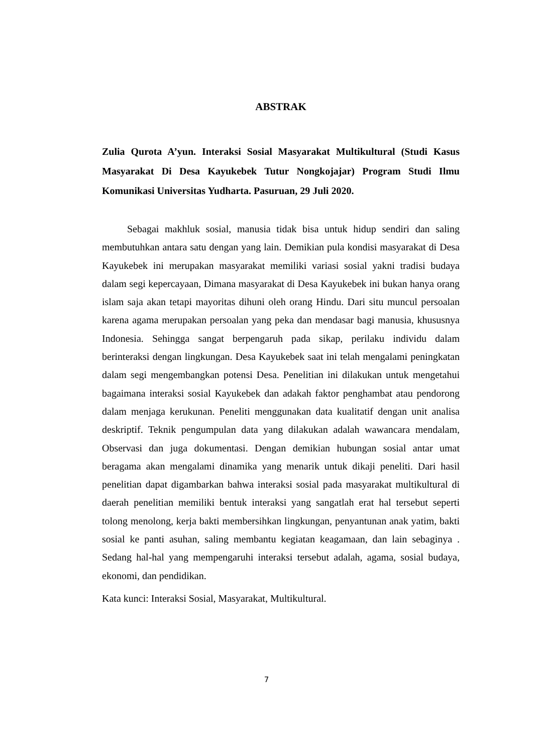ABSTRAK
Zulia Qurota A’yun. Interaksi Sosial Masyarakat Multikultural (Studi Kasus Masyarakat Di Desa Kayukebek Tutur Nongkojajar) Program Studi Ilmu Komunikasi Universitas Yudharta. Pasuruan, 29 Juli 2020.
Sebagai makhluk sosial, manusia tidak bisa untuk hidup sendiri dan saling membutuhkan antara satu dengan yang lain. Demikian pula kondisi masyarakat di Desa Kayukebek ini merupakan masyarakat memiliki variasi sosial yakni tradisi budaya dalam segi kepercayaan, Dimana masyarakat di Desa Kayukebek ini bukan hanya orang islam saja akan tetapi mayoritas dihuni oleh orang Hindu. Dari situ muncul persoalan karena agama merupakan persoalan yang peka dan mendasar bagi manusia, khususnya Indonesia. Sehingga sangat berpengaruh pada sikap, perilaku individu dalam berinteraksi dengan lingkungan. Desa Kayukebek saat ini telah mengalami peningkatan dalam segi mengembangkan potensi Desa. Penelitian ini dilakukan untuk mengetahui bagaimana interaksi sosial Kayukebek dan adakah faktor penghambat atau pendorong dalam menjaga kerukunan. Peneliti menggunakan data kualitatif dengan unit analisa deskriptif. Teknik pengumpulan data yang dilakukan adalah wawancara mendalam, Observasi dan juga dokumentasi. Dengan demikian hubungan sosial antar umat beragama akan mengalami dinamika yang menarik untuk dikaji peneliti. Dari hasil penelitian dapat digambarkan bahwa interaksi sosial pada masyarakat multikultural di daerah penelitian memiliki bentuk interaksi yang sangatlah erat hal tersebut seperti tolong menolong, kerja bakti membersihkan lingkungan, penyantunan anak yatim, bakti sosial ke panti asuhan, saling membantu kegiatan keagamaan, dan lain sebaginya . Sedang hal-hal yang mempengaruhi interaksi tersebut adalah, agama, sosial budaya, ekonomi, dan pendidikan.
Kata kunci: Interaksi Sosial, Masyarakat, Multikultural.
7